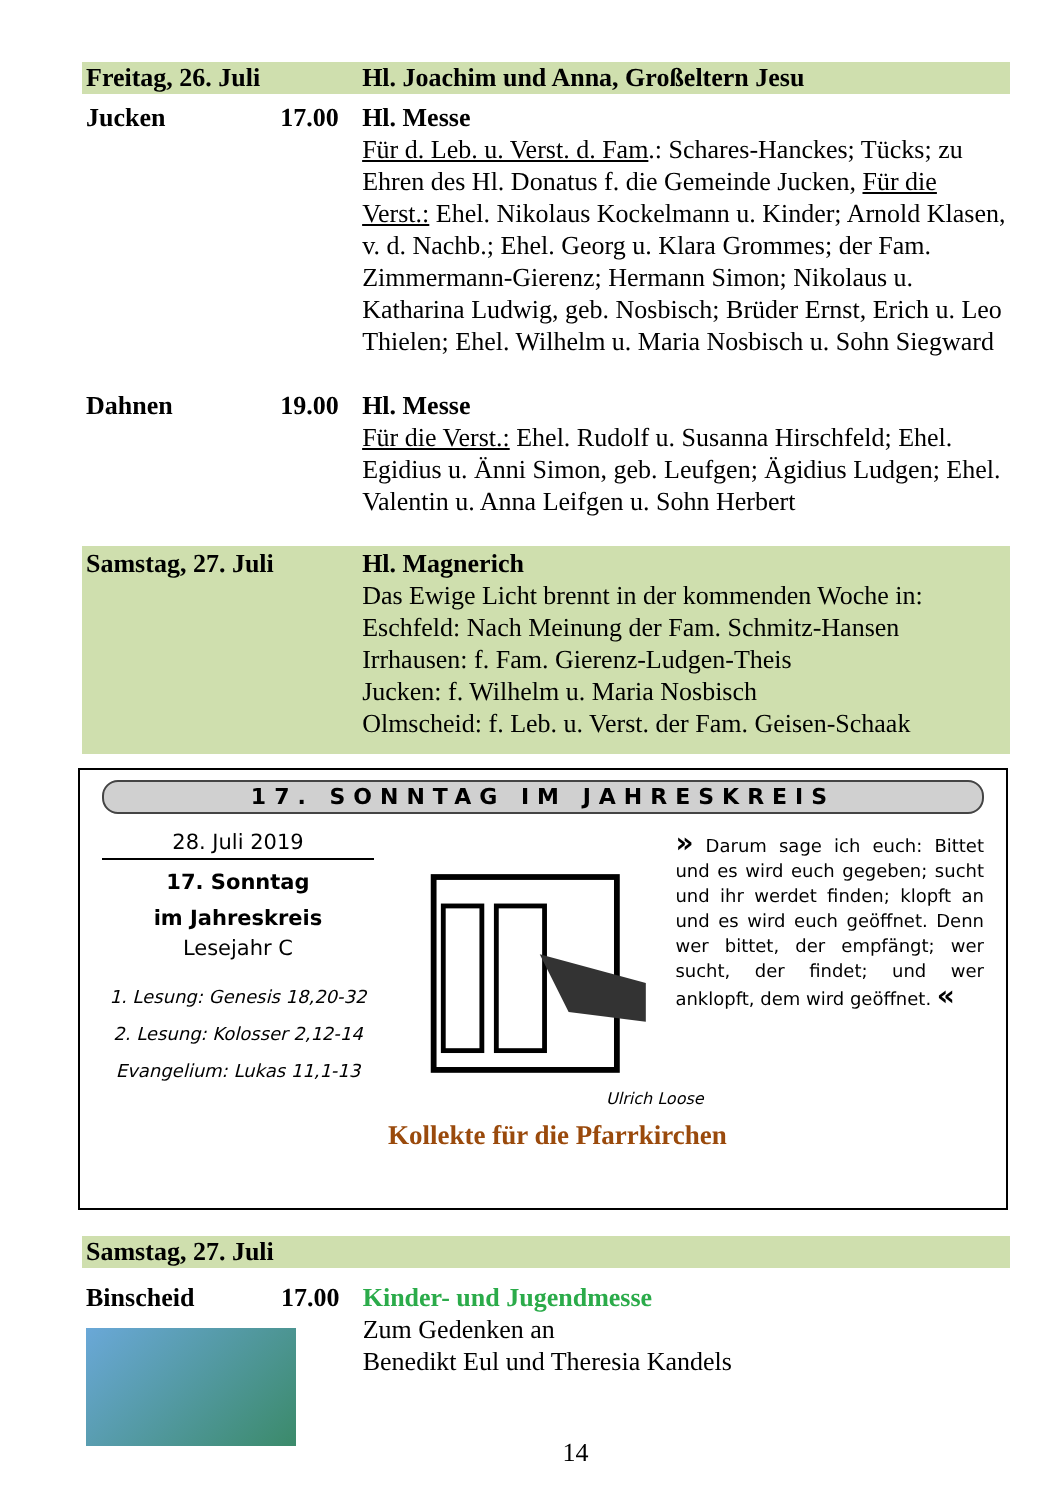Freitag, 26. Juli
Hl. Joachim und Anna, Großeltern Jesu
Jucken 17.00
Hl. Messe
Für d. Leb. u. Verst. d. Fam.: Schares-Hanckes; Tücks; zu Ehren des Hl. Donatus f. die Gemeinde Jucken, Für die Verst.: Ehel. Nikolaus Kockelmann u. Kinder; Arnold Klasen, v. d. Nachb.; Ehel. Georg u. Klara Grommes; der Fam. Zimmermann-Gierenz; Hermann Simon; Nikolaus u. Katharina Ludwig, geb. Nosbisch; Brüder Ernst, Erich u. Leo Thielen; Ehel. Wilhelm u. Maria Nosbisch u. Sohn Siegward
Dahnen 19.00
Hl. Messe
Für die Verst.: Ehel. Rudolf u. Susanna Hirschfeld; Ehel. Egidius u. Änni Simon, geb. Leufgen; Ägidius Ludgen; Ehel. Valentin u. Anna Leifgen u. Sohn Herbert
Samstag, 27. Juli
Hl. Magnerich
Das Ewige Licht brennt in der kommenden Woche in:
Eschfeld: Nach Meinung der Fam. Schmitz-Hansen
Irrhausen: f. Fam. Gierenz-Ludgen-Theis
Jucken: f. Wilhelm u. Maria Nosbisch
Olmscheid: f. Leb. u. Verst. der Fam. Geisen-Schaak
17. SONNTAG IM JAHRESKREIS
28. Juli 2019
17. Sonntag
im Jahreskreis
Lesejahr C
1. Lesung: Genesis 18,20-32
2. Lesung: Kolosser 2,12-14
Evangelium: Lukas 11,1-13
» Darum sage ich euch: Bittet und es wird euch gegeben; sucht und ihr werdet finden; klopft an und es wird euch geöffnet. Denn wer bittet, der empfängt; wer sucht, der findet; und wer anklopft, dem wird geöffnet. «
Ulrich Loose
Kollekte für die Pfarrkirchen
Samstag, 27. Juli
Binscheid 17.00
Kinder- und Jugendmesse
Zum Gedenken an
Benedikt Eul und Theresia Kandels
14